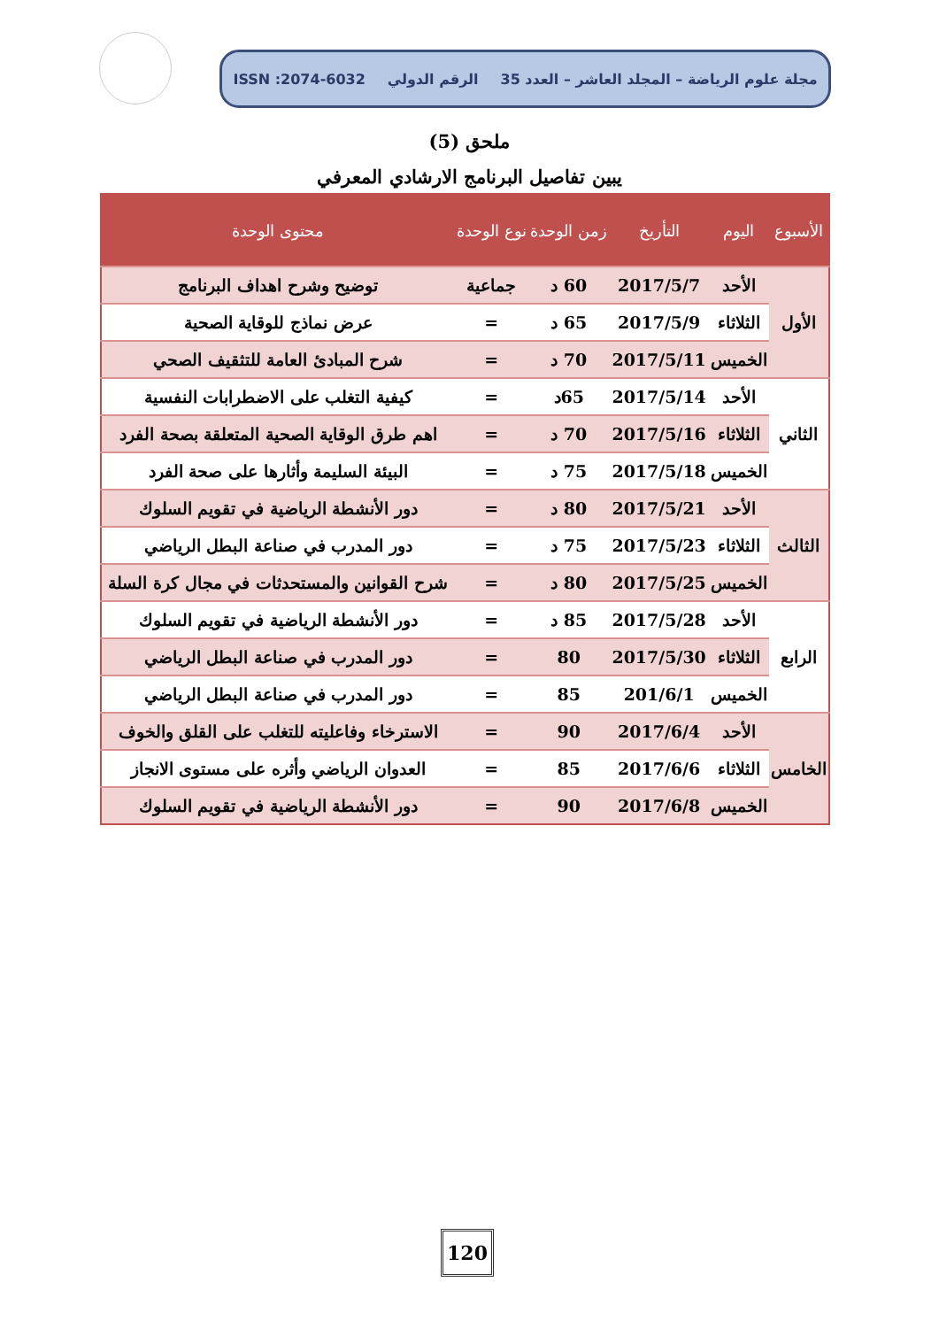مجلة علوم الرياضة – المجلد العاشر – العدد 35 الرقم الدولي ISSN :2074-6032
ملحق (5)
يبين تفاصيل البرنامج الارشادي المعرفي
| الأسبوع | اليوم | التأريخ | زمن الوحدة | نوع الوحدة | محتوى الوحدة |
| --- | --- | --- | --- | --- | --- |
| الأول | الأحد | 2017/5/7 | 60 د | جماعية | توضيح وشرح اهداف البرنامج |
| | الثلاثاء | 2017/5/9 | 65 د | = | عرض نماذج للوقاية الصحية |
| | الخميس | 2017/5/11 | 70 د | = | شرح المبادئ العامة للتثقيف الصحي |
| الثاني | الأحد | 2017/5/14 | 65د | = | كيفية التغلب على الاضطرابات النفسية |
| | الثلاثاء | 2017/5/16 | 70 د | = | اهم طرق الوقاية الصحية المتعلقة بصحة الفرد |
| | الخميس | 2017/5/18 | 75 د | = | البيئة السليمة وأثارها على صحة الفرد |
| الثالث | الأحد | 2017/5/21 | 80 د | = | دور الأنشطة الرياضية في تقويم السلوك |
| | الثلاثاء | 2017/5/23 | 75 د | = | دور المدرب في صناعة البطل الرياضي |
| | الخميس | 2017/5/25 | 80 د | = | شرح القوانين والمستحدثات في مجال كرة السلة |
| الرابع | الأحد | 2017/5/28 | 85 د | = | دور الأنشطة الرياضية في تقويم السلوك |
| | الثلاثاء | 2017/5/30 | 80 | = | دور المدرب في صناعة البطل الرياضي |
| | الخميس | 201/6/1 | 85 | = | دور المدرب في صناعة البطل الرياضي |
| الخامس | الأحد | 2017/6/4 | 90 | = | الاسترخاء وفاعليته للتغلب على القلق والخوف |
| | الثلاثاء | 2017/6/6 | 85 | = | العدوان الرياضي وأثره على مستوى الانجاز |
| | الخميس | 2017/6/8 | 90 | = | دور الأنشطة الرياضية في تقويم السلوك |
120